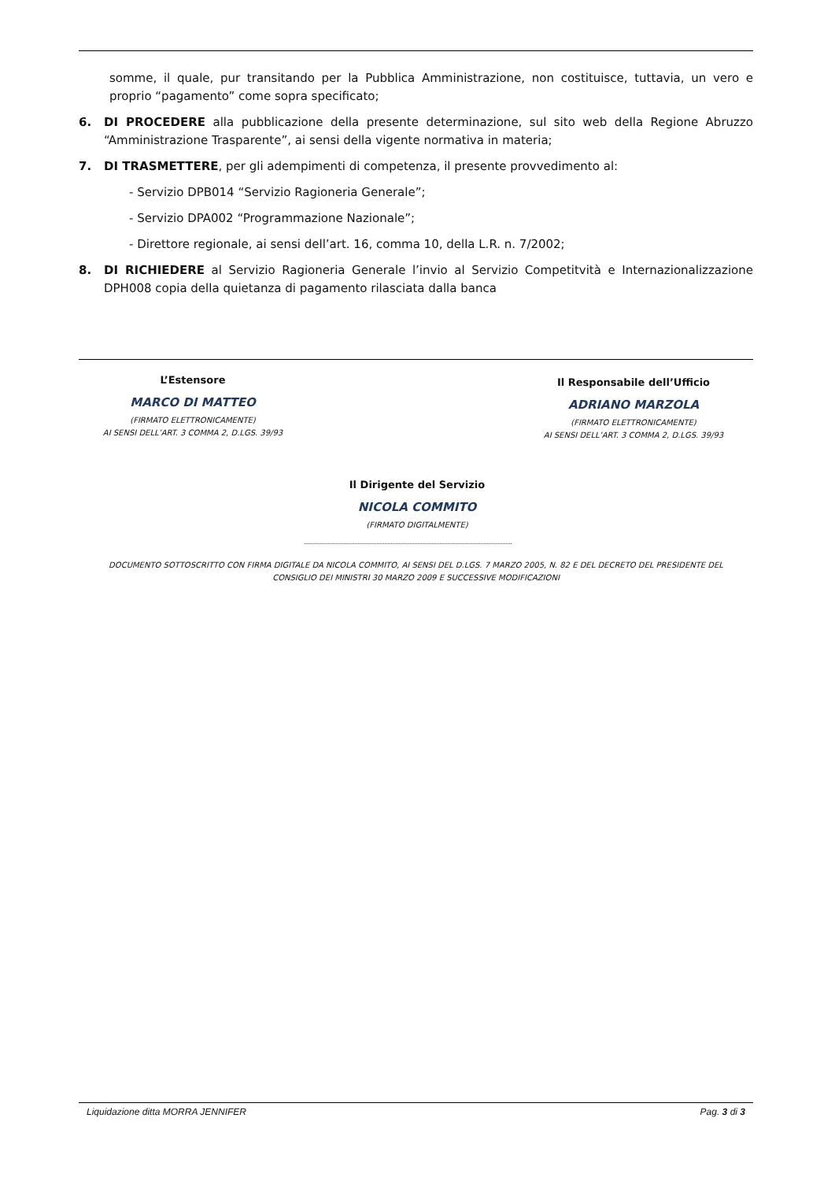somme, il quale, pur transitando per la Pubblica Amministrazione, non costituisce, tuttavia, un vero e proprio “pagamento” come sopra specificato;
6. DI PROCEDERE alla pubblicazione della presente determinazione, sul sito web della Regione Abruzzo “Amministrazione Trasparente”, ai sensi della vigente normativa in materia;
7. DI TRASMETTERE, per gli adempimenti di competenza, il presente provvedimento al:
- Servizio DPB014 “Servizio Ragioneria Generale”;
- Servizio DPA002 “Programmazione Nazionale”;
- Direttore regionale, ai sensi dell’art. 16, comma 10, della L.R. n. 7/2002;
8. DI RICHIEDERE al Servizio Ragioneria Generale l’invio al Servizio Competitvità e Internazionalizzazione DPH008 copia della quietanza di pagamento rilasciata dalla banca
L’Estensore
MARCO DI MATTEO
(FIRMATO ELETTRONICAMENTE)
AI SENSI DELL’ART. 3 COMMA 2, D.LGS. 39/93
Il Responsabile dell’Ufficio
ADRIANO MARZOLA
(FIRMATO ELETTRONICAMENTE)
AI SENSI DELL’ART. 3 COMMA 2, D.LGS. 39/93
Il Dirigente del Servizio
NICOLA COMMITO
(FIRMATO DIGITALMENTE)
DOCUMENTO SOTTOSCRITTO CON FIRMA DIGITALE DA NICOLA COMMITO, AI SENSI DEL D.LGS. 7 MARZO 2005, N. 82 E DEL DECRETO DEL PRESIDENTE DEL CONSIGLIO DEI MINISTRI 30 MARZO 2009 E SUCCESSIVE MODIFICAZIONI
Liquidazione ditta MORRA JENNIFER Pag. 3 di 3